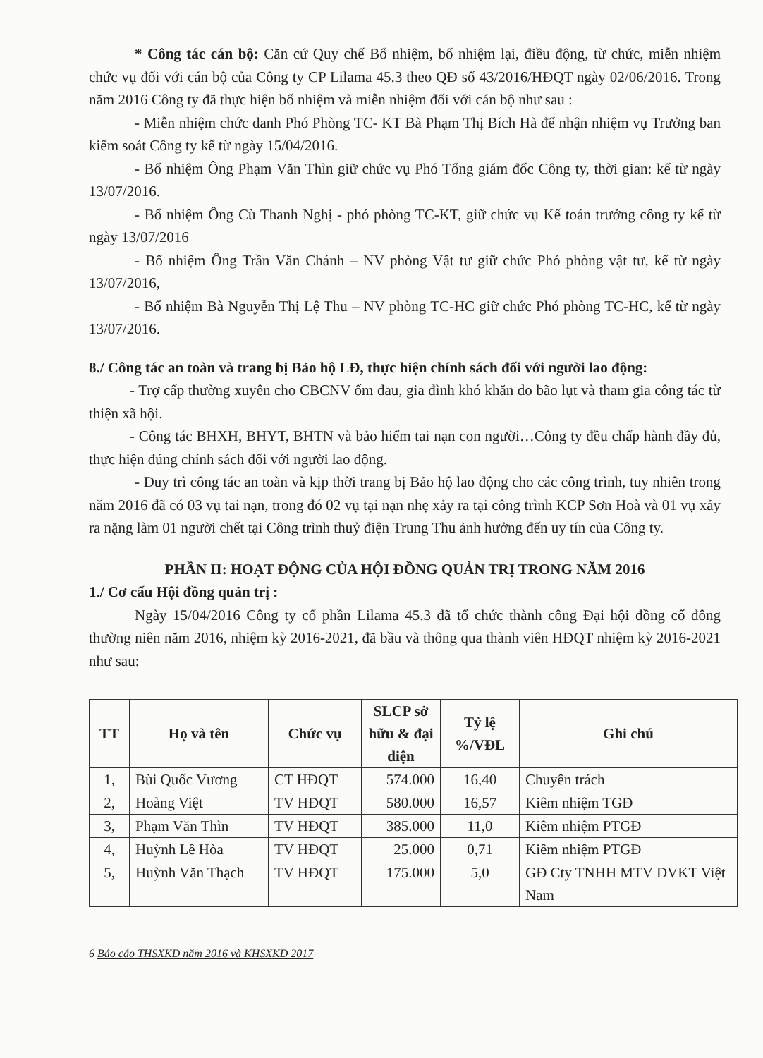* Công tác cán bộ: Căn cứ Quy chế Bổ nhiệm, bổ nhiệm lại, điều động, từ chức, miễn nhiệm chức vụ đối với cán bộ của Công ty CP Lilama 45.3 theo QĐ số 43/2016/HĐQT ngày 02/06/2016. Trong năm 2016 Công ty đã thực hiện bổ nhiệm và miễn nhiệm đối với cán bộ như sau :
- Miễn nhiệm chức danh Phó Phòng TC- KT Bà Phạm Thị Bích Hà để nhận nhiệm vụ Trưởng ban kiểm soát Công ty kể từ ngày 15/04/2016.
- Bổ nhiệm Ông Phạm Văn Thìn giữ chức vụ Phó Tổng giám đốc Công ty, thời gian: kể từ ngày 13/07/2016.
- Bổ nhiệm Ông Cù Thanh Nghị - phó phòng TC-KT, giữ chức vụ Kế toán trưởng công ty kể từ ngày 13/07/2016
- Bổ nhiệm Ông Trần Văn Chánh – NV phòng Vật tư giữ chức Phó phòng vật tư, kể từ ngày 13/07/2016,
- Bổ nhiệm Bà Nguyễn Thị Lệ Thu – NV phòng TC-HC giữ chức Phó phòng TC-HC, kể từ ngày 13/07/2016.
8./ Công tác an toàn và trang bị Bảo hộ LĐ, thực hiện chính sách đối với người lao động:
- Trợ cấp thường xuyên cho CBCNV ốm đau, gia đình khó khăn do bão lụt và tham gia công tác từ thiện xã hội.
- Công tác BHXH, BHYT, BHTN và bảo hiểm tai nạn con người…Công ty đều chấp hành đầy đủ, thực hiện đúng chính sách đối với người lao động.
- Duy trì công tác an toàn và kịp thời trang bị Bảo hộ lao động cho các công trình, tuy nhiên trong năm 2016 đã có 03 vụ tai nạn, trong đó 02 vụ tại nạn nhẹ xảy ra tại công trình KCP Sơn Hoà và 01 vụ xảy ra nặng làm 01 người chết tại Công trình thuỷ điện Trung Thu ảnh hưởng đến uy tín của Công ty.
PHẦN II: HOẠT ĐỘNG CỦA HỘI ĐỒNG QUẢN TRỊ TRONG NĂM 2016
1./ Cơ cấu Hội đồng quản trị :
Ngày 15/04/2016 Công ty cổ phần Lilama 45.3 đã tổ chức thành công Đại hội đồng cổ đông thường niên năm 2016, nhiệm kỳ 2016-2021, đã bầu và thông qua thành viên HĐQT nhiệm kỳ 2016-2021 như sau:
| TT | Họ và tên | Chức vụ | SLCP sở hữu & đại diện | Tỷ lệ %/VĐL | Ghi chú |
| --- | --- | --- | --- | --- | --- |
| 1, | Bùi Quốc Vương | CT HĐQT | 574.000 | 16,40 | Chuyên trách |
| 2, | Hoàng Việt | TV HĐQT | 580.000 | 16,57 | Kiêm nhiệm TGĐ |
| 3, | Phạm Văn Thìn | TV HĐQT | 385.000 | 11,0 | Kiêm nhiệm PTGĐ |
| 4, | Huỳnh Lê Hòa | TV HĐQT | 25.000 | 0,71 | Kiêm nhiệm PTGĐ |
| 5, | Huỳnh Văn Thạch | TV HĐQT | 175.000 | 5,0 | GĐ Cty TNHH MTV DVKT Việt Nam |
6 Báo cáo THSXKD năm 2016 và KHSXKD 2017